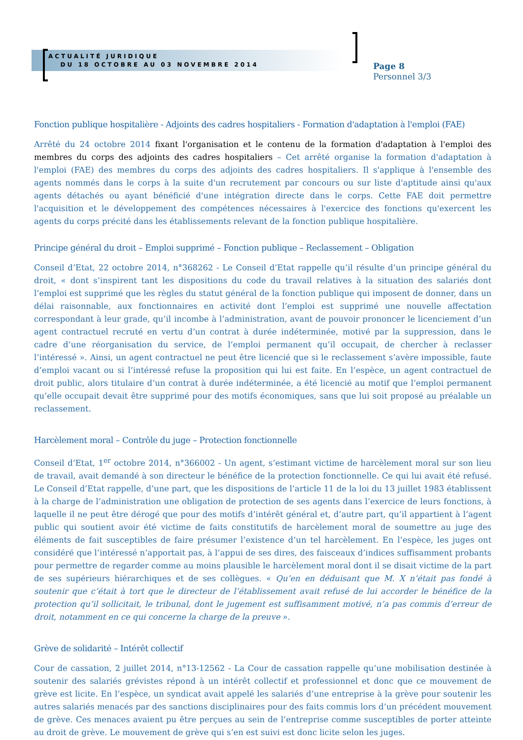ACTUALITÉ JURIDIQUE
DU 18 OCTOBRE AU 03 NOVEMBRE 2014
Page 8
Personnel 3/3
Fonction publique hospitalière - Adjoints des cadres hospitaliers - Formation d'adaptation à l'emploi (FAE)
Arrêté du 24 octobre 2014 fixant l'organisation et le contenu de la formation d'adaptation à l'emploi des membres du corps des adjoints des cadres hospitaliers – Cet arrêté organise la formation d'adaptation à l'emploi (FAE) des membres du corps des adjoints des cadres hospitaliers. Il s'applique à l'ensemble des agents nommés dans le corps à la suite d'un recrutement par concours ou sur liste d'aptitude ainsi qu'aux agents détachés ou ayant bénéficié d'une intégration directe dans le corps. Cette FAE doit permettre l'acquisition et le développement des compétences nécessaires à l'exercice des fonctions qu'exercent les agents du corps précité dans les établissements relevant de la fonction publique hospitalière.
Principe général du droit – Emploi supprimé – Fonction publique – Reclassement – Obligation
Conseil d’Etat, 22 octobre 2014, n°368262 - Le Conseil d’Etat rappelle qu’il résulte d’un principe général du droit, « dont s’inspirent tant les dispositions du code du travail relatives à la situation des salariés dont l’emploi est supprimé que les règles du statut général de la fonction publique qui imposent de donner, dans un délai raisonnable, aux fonctionnaires en activité dont l’emploi est supprimé une nouvelle affectation correspondant à leur grade, qu’il incombe à l’administration, avant de pouvoir prononcer le licenciement d’un agent contractuel recruté en vertu d’un contrat à durée indéterminée, motivé par la suppression, dans le cadre d’une réorganisation du service, de l’emploi permanent qu’il occupait, de chercher à reclasser l’intéressé ». Ainsi, un agent contractuel ne peut être licencié que si le reclassement s’avère impossible, faute d’emploi vacant ou si l’intéressé refuse la proposition qui lui est faite. En l’espèce, un agent contractuel de droit public, alors titulaire d’un contrat à durée indéterminée, a été licencié au motif que l’emploi permanent qu’elle occupait devait être supprimé pour des motifs économiques, sans que lui soit proposé au préalable un reclassement.
Harcèlement moral – Contrôle du juge – Protection fonctionnelle
Conseil d’Etat, 1<sup>er</sup> octobre 2014, n°366002 - Un agent, s’estimant victime de harcèlement moral sur son lieu de travail, avait demandé à son directeur le bénéfice de la protection fonctionnelle. Ce qui lui avait été refusé. Le Conseil d’Etat rappelle, d’une part, que les dispositions de l’article 11 de la loi du 13 juillet 1983 établissent à la charge de l’administration une obligation de protection de ses agents dans l’exercice de leurs fonctions, à laquelle il ne peut être dérogé que pour des motifs d’intérêt général et, d’autre part, qu’il appartient à l’agent public qui soutient avoir été victime de faits constitutifs de harcèlement moral de soumettre au juge des éléments de fait susceptibles de faire présumer l’existence d’un tel harcèlement. En l’espèce, les juges ont considéré que l’intéressé n’apportait pas, à l’appui de ses dires, des faisceaux d’indices suffisamment probants pour permettre de regarder comme au moins plausible le harcèlement moral dont il se disait victime de la part de ses supérieurs hiérarchiques et de ses collègues. « Qu’en en déduisant que M. X n’était pas fondé à soutenir que c’était à tort que le directeur de l’établissement avait refusé de lui accorder le bénéfice de la protection qu’il sollicitait, le tribunal, dont le jugement est suffisamment motivé, n’a pas commis d’erreur de droit, notamment en ce qui concerne la charge de la preuve ».
Grève de solidarité – Intérêt collectif
Cour de cassation, 2 juillet 2014, n°13-12562 - La Cour de cassation rappelle qu’une mobilisation destinée à soutenir des salariés grévistes répond à un intérêt collectif et professionnel et donc que ce mouvement de grève est licite. En l’espèce, un syndicat avait appelé les salariés d’une entreprise à la grève pour soutenir les autres salariés menacés par des sanctions disciplinaires pour des faits commis lors d’un précédent mouvement de grève. Ces menaces avaient pu être perçues au sein de l’entreprise comme susceptibles de porter atteinte au droit de grève. Le mouvement de grève qui s’en est suivi est donc licite selon les juges.